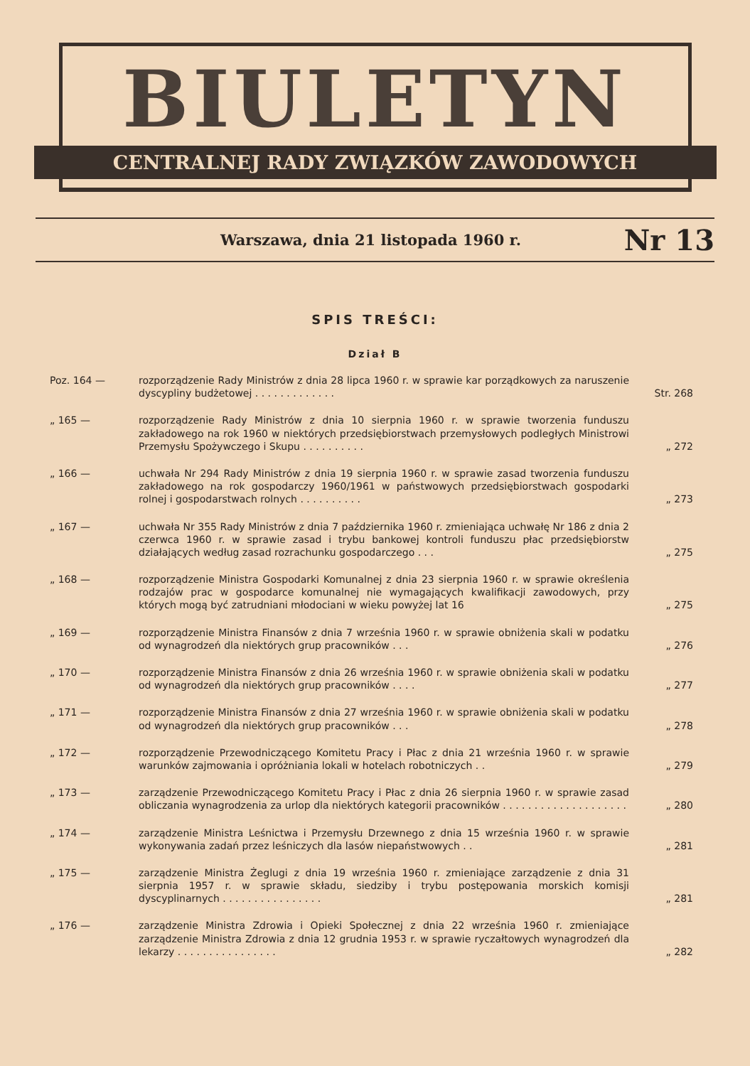BIULETYN
CENTRALNEJ RADY ZWIĄZKÓW ZAWODOWYCH
Warszawa, dnia 21 listopada 1960 r. Nr 13
SPIS TREŚCI:
Dział B
| Poz. 164 — | rozporządzenie Rady Ministrów z dnia 28 lipca 1960 r. w sprawie kar porządkowych za naruszenie dyscypliny budżetowej . . . . . . . . . . . . . | Str. 268 |
| „ 165 — | rozporządzenie Rady Ministrów z dnia 10 sierpnia 1960 r. w sprawie tworzenia funduszu zakładowego na rok 1960 w niektórych przedsiębiorstwach przemysłowych podległych Ministrowi Przemysłu Spożywczego i Skupu . . . . . . . . . . | „ 272 |
| „ 166 — | uchwała Nr 294 Rady Ministrów z dnia 19 sierpnia 1960 r. w sprawie zasad tworzenia funduszu zakładowego na rok gospodarczy 1960/1961 w państwowych przedsiębiorstwach gospodarki rolnej i gospodarstwach rolnych . . . . . . . . . . | „ 273 |
| „ 167 — | uchwała Nr 355 Rady Ministrów z dnia 7 października 1960 r. zmieniająca uchwałę Nr 186 z dnia 2 czerwca 1960 r. w sprawie zasad i trybu bankowej kontroli funduszu płac przedsiębiorstw działających według zasad rozrachunku gospodarczego . . . | „ 275 |
| „ 168 — | rozporządzenie Ministra Gospodarki Komunalnej z dnia 23 sierpnia 1960 r. w sprawie określenia rodzajów prac w gospodarce komunalnej nie wymagających kwalifikacji zawodowych, przy których mogą być zatrudniani młodociani w wieku powyżej lat 16 | „ 275 |
| „ 169 — | rozporządzenie Ministra Finansów z dnia 7 września 1960 r. w sprawie obniżenia skali w podatku od wynagrodzeń dla niektórych grup pracowników . . . | „ 276 |
| „ 170 — | rozporządzenie Ministra Finansów z dnia 26 września 1960 r. w sprawie obniżenia skali w podatku od wynagrodzeń dla niektórych grup pracowników . . . . | „ 277 |
| „ 171 — | rozporządzenie Ministra Finansów z dnia 27 września 1960 r. w sprawie obniżenia skali w podatku od wynagrodzeń dla niektórych grup pracowników . . . | „ 278 |
| „ 172 — | rozporządzenie Przewodniczącego Komitetu Pracy i Płac z dnia 21 września 1960 r. w sprawie warunków zajmowania i opróżniania lokali w hotelach robotniczych . . | „ 279 |
| „ 173 — | zarządzenie Przewodniczącego Komitetu Pracy i Płac z dnia 26 sierpnia 1960 r. w sprawie zasad obliczania wynagrodzenia za urlop dla niektórych kategorii pracowników . . . . . . . . . . . . . . . . . . . . | „ 280 |
| „ 174 — | zarządzenie Ministra Leśnictwa i Przemysłu Drzewnego z dnia 15 września 1960 r. w sprawie wykonywania zadań przez leśniczych dla lasów niepaństwowych . . | „ 281 |
| „ 175 — | zarządzenie Ministra Żeglugi z dnia 19 września 1960 r. zmieniające zarządzenie z dnia 31 sierpnia 1957 r. w sprawie składu, siedziby i trybu postępowania morskich komisji dyscyplinarnych . . . . . . . . . . . . . . . . | „ 281 |
| „ 176 — | zarządzenie Ministra Zdrowia i Opieki Społecznej z dnia 22 września 1960 r. zmieniające zarządzenie Ministra Zdrowia z dnia 12 grudnia 1953 r. w sprawie ryczałtowych wynagrodzeń dla lekarzy . . . . . . . . . . . . . . . . | „ 282 |